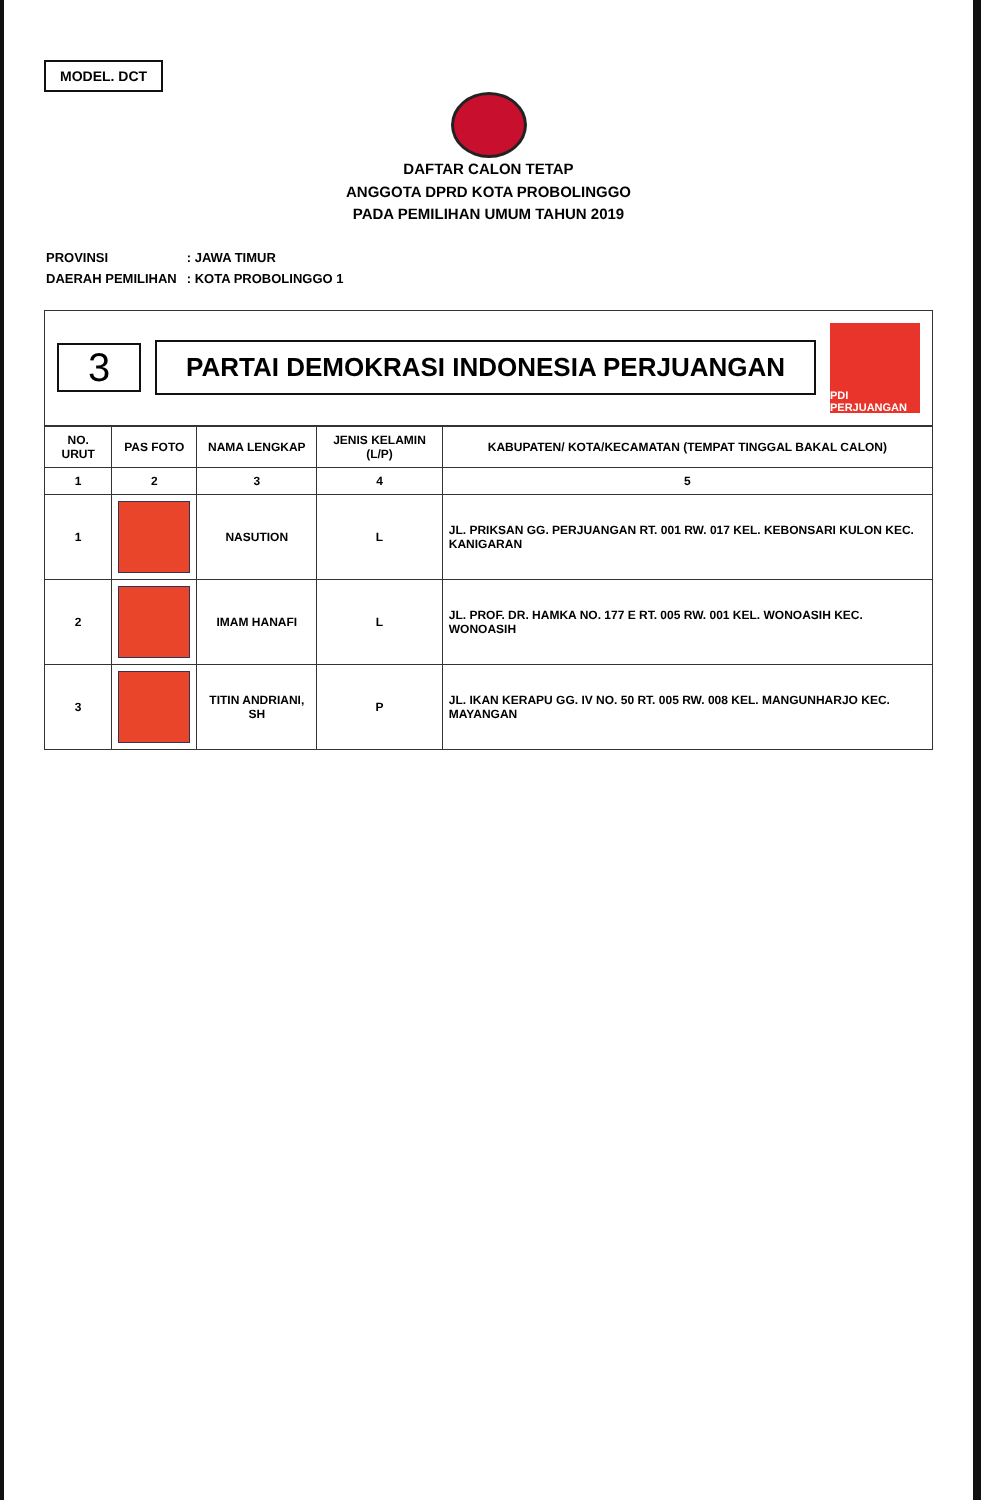MODEL. DCT
DAFTAR CALON TETAP
ANGGOTA DPRD KOTA PROBOLINGGO
PADA PEMILIHAN UMUM TAHUN 2019
| PROVINSI | : JAWA TIMUR |
| DAERAH PEMILIHAN | : KOTA PROBOLINGGO 1 |
3
PARTAI DEMOKRASI INDONESIA PERJUANGAN
PDI PERJUANGAN
| NO. URUT | PAS FOTO | NAMA LENGKAP | JENIS KELAMIN (L/P) | KABUPATEN/ KOTA/KECAMATAN (TEMPAT TINGGAL BAKAL CALON) |
| --- | --- | --- | --- | --- |
| 1 | 2 | 3 | 4 | 5 |
| 1 | | NASUTION | L | JL. PRIKSAN GG. PERJUANGAN RT. 001 RW. 017 KEL. KEBONSARI KULON KEC. KANIGARAN |
| 2 | | IMAM HANAFI | L | JL. PROF. DR. HAMKA NO. 177 E RT. 005 RW. 001 KEL. WONOASIH KEC. WONOASIH |
| 3 | | TITIN ANDRIANI, SH | P | JL. IKAN KERAPU GG. IV NO. 50 RT. 005 RW. 008 KEL. MANGUNHARJO KEC. MAYANGAN |